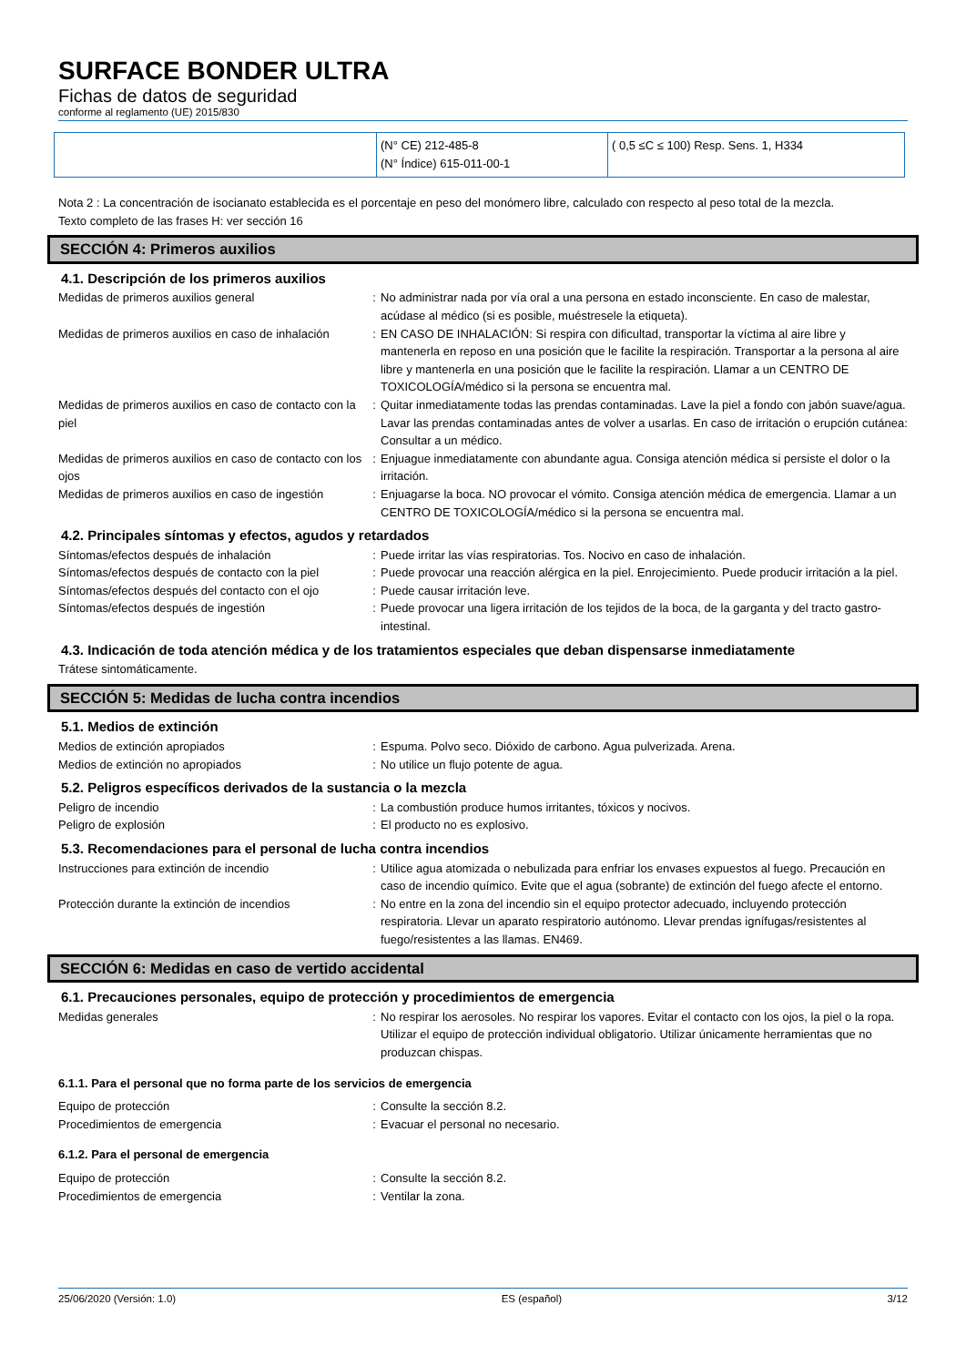SURFACE BONDER ULTRA
Fichas de datos de seguridad
conforme al reglamento (UE) 2015/830
| | (N° CE) 212-485-8 (N° Índice) 615-011-00-1 | ( 0,5 ≤C ≤ 100) Resp. Sens. 1, H334 |
Nota 2 : La concentración de isocianato establecida es el porcentaje en peso del monómero libre, calculado con respecto al peso total de la mezcla.
Texto completo de las frases H: ver sección 16
SECCIÓN 4: Primeros auxilios
4.1. Descripción de los primeros auxilios
| Medidas de primeros auxilios general | : | No administrar nada por vía oral a una persona en estado inconsciente. En caso de malestar, acúdase al médico (si es posible, muéstresele la etiqueta). |
| Medidas de primeros auxilios en caso de inhalación | : | EN CASO DE INHALACIÓN: Si respira con dificultad, transportar la víctima al aire libre y mantenerla en reposo en una posición que le facilite la respiración. Transportar a la persona al aire libre y mantenerla en una posición que le facilite la respiración. Llamar a un CENTRO DE TOXICOLOGÍA/médico si la persona se encuentra mal. |
| Medidas de primeros auxilios en caso de contacto con la piel | : | Quitar inmediatamente todas las prendas contaminadas. Lave la piel a fondo con jabón suave/agua. Lavar las prendas contaminadas antes de volver a usarlas. En caso de irritación o erupción cutánea: Consultar a un médico. |
| Medidas de primeros auxilios en caso de contacto con los ojos | : | Enjuague inmediatamente con abundante agua. Consiga atención médica si persiste el dolor o la irritación. |
| Medidas de primeros auxilios en caso de ingestión | : | Enjuagarse la boca. NO provocar el vómito. Consiga atención médica de emergencia. Llamar a un CENTRO DE TOXICOLOGÍA/médico si la persona se encuentra mal. |
4.2. Principales síntomas y efectos, agudos y retardados
| Síntomas/efectos después de inhalación | : | Puede irritar las vías respiratorias. Tos. Nocivo en caso de inhalación. |
| Síntomas/efectos después de contacto con la piel | : | Puede provocar una reacción alérgica en la piel. Enrojecimiento. Puede producir irritación a la piel. |
| Síntomas/efectos después del contacto con el ojo | : | Puede causar irritación leve. |
| Síntomas/efectos después de ingestión | : | Puede provocar una ligera irritación de los tejidos de la boca, de la garganta y del tracto gastro-intestinal. |
4.3. Indicación de toda atención médica y de los tratamientos especiales que deban dispensarse inmediatamente
Trátese sintomáticamente.
SECCIÓN 5: Medidas de lucha contra incendios
5.1. Medios de extinción
| Medios de extinción apropiados | : | Espuma. Polvo seco. Dióxido de carbono. Agua pulverizada. Arena. |
| Medios de extinción no apropiados | : | No utilice un flujo potente de agua. |
5.2. Peligros específicos derivados de la sustancia o la mezcla
| Peligro de incendio | : | La combustión produce humos irritantes, tóxicos y nocivos. |
| Peligro de explosión | : | El producto no es explosivo. |
5.3. Recomendaciones para el personal de lucha contra incendios
| Instrucciones para extinción de incendio | : | Utilice agua atomizada o nebulizada para enfriar los envases expuestos al fuego. Precaución en caso de incendio químico. Evite que el agua (sobrante) de extinción del fuego afecte el entorno. |
| Protección durante la extinción de incendios | : | No entre en la zona del incendio sin el equipo protector adecuado, incluyendo protección respiratoria. Llevar un aparato respiratorio autónomo. Llevar prendas ignífugas/resistentes al fuego/resistentes a las llamas. EN469. |
SECCIÓN 6: Medidas en caso de vertido accidental
6.1. Precauciones personales, equipo de protección y procedimientos de emergencia
| Medidas generales | : | No respirar los aerosoles. No respirar los vapores. Evitar el contacto con los ojos, la piel o la ropa. Utilizar el equipo de protección individual obligatorio. Utilizar únicamente herramientas que no produzcan chispas. |
6.1.1. Para el personal que no forma parte de los servicios de emergencia
| Equipo de protección | : | Consulte la sección 8.2. |
| Procedimientos de emergencia | : | Evacuar el personal no necesario. |
6.1.2. Para el personal de emergencia
| Equipo de protección | : | Consulte la sección 8.2. |
| Procedimientos de emergencia | : | Ventilar la zona. |
25/06/2020 (Versión: 1.0) ES (español) 3/12